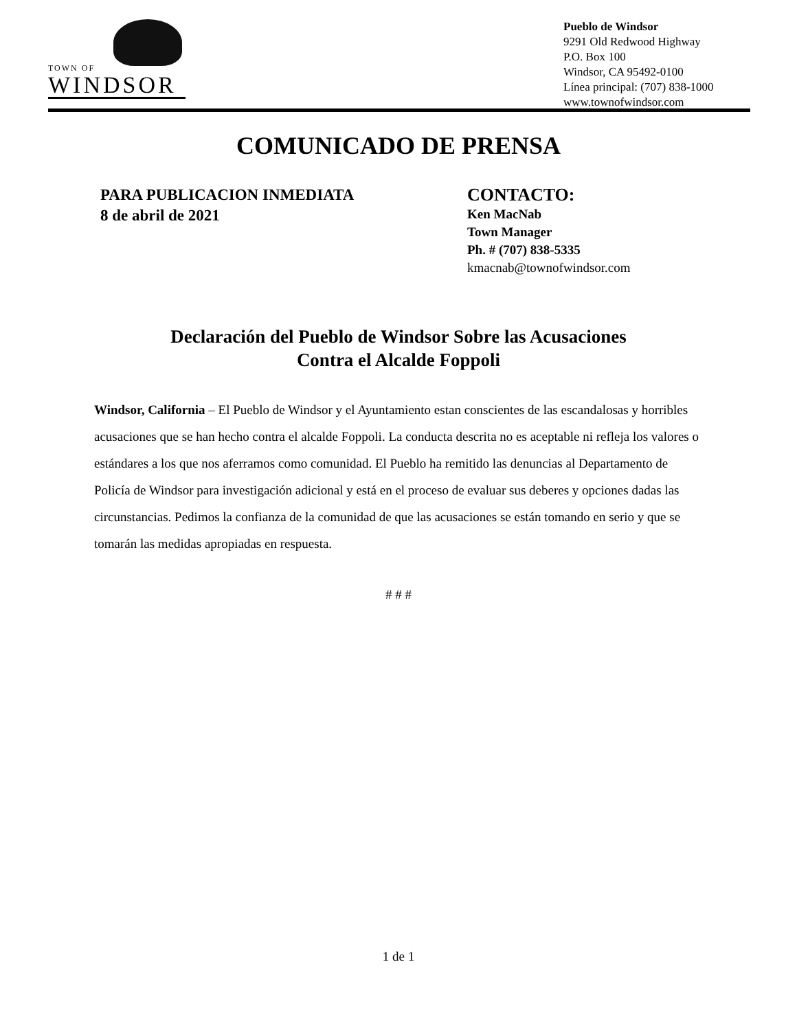TOWN OF
WINDSOR
Pueblo de Windsor
9291 Old Redwood Highway
P.O. Box 100
Windsor, CA 95492-0100
Línea principal: (707) 838-1000
www.townofwindsor.com
COMUNICADO DE PRENSA
PARA PUBLICACION INMEDIATA
8 de abril de 2021
CONTACTO:
Ken MacNab
Town Manager
Ph. # (707) 838-5335
kmacnab@townofwindsor.com
Declaración del Pueblo de Windsor Sobre las Acusaciones
Contra el Alcalde Foppoli
Windsor, California – El Pueblo de Windsor y el Ayuntamiento estan conscientes de las escandalosas y horribles acusaciones que se han hecho contra el alcalde Foppoli. La conducta descrita no es aceptable ni refleja los valores o estándares a los que nos aferramos como comunidad. El Pueblo ha remitido las denuncias al Departamento de Policía de Windsor para investigación adicional y está en el proceso de evaluar sus deberes y opciones dadas las circunstancias. Pedimos la confianza de la comunidad de que las acusaciones se están tomando en serio y que se tomarán las medidas apropiadas en respuesta.
# # #
1 de 1